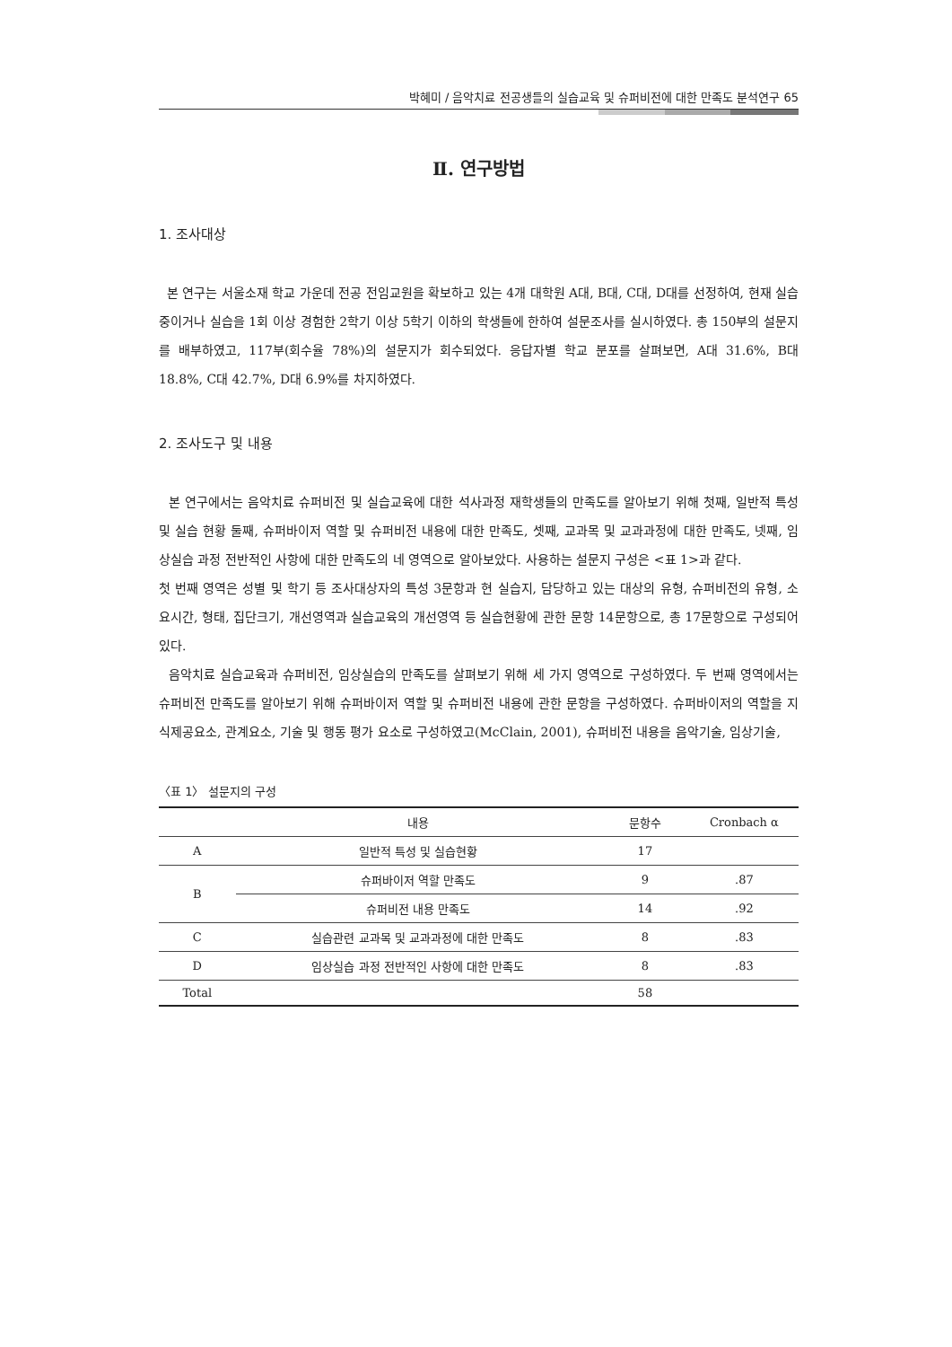박혜미 / 음악치료 전공생들의 실습교육 및 슈퍼비전에 대한 만족도 분석연구 65
Ⅱ. 연구방법
1. 조사대상
본 연구는 서울소재 학교 가운데 전공 전임교원을 확보하고 있는 4개 대학원 A대, B대, C대, D대를 선정하여, 현재 실습중이거나 실습을 1회 이상 경험한 2학기 이상 5학기 이하의 학생들에 한하여 설문조사를 실시하였다. 총 150부의 설문지를 배부하였고, 117부(회수율 78%)의 설문지가 회수되었다. 응답자별 학교 분포를 살펴보면, A대 31.6%, B대 18.8%, C대 42.7%, D대 6.9%를 차지하였다.
2. 조사도구 및 내용
본 연구에서는 음악치료 슈퍼비전 및 실습교육에 대한 석사과정 재학생들의 만족도를 알아보기 위해 첫째, 일반적 특성 및 실습 현황 둘째, 슈퍼바이저 역할 및 슈퍼비전 내용에 대한 만족도, 셋째, 교과목 및 교과과정에 대한 만족도, 넷째, 임상실습 과정 전반적인 사항에 대한 만족도의 네 영역으로 알아보았다. 사용하는 설문지 구성은 <표 1>과 같다.
첫 번째 영역은 성별 및 학기 등 조사대상자의 특성 3문항과 현 실습지, 담당하고 있는 대상의 유형, 슈퍼비전의 유형, 소요시간, 형태, 집단크기, 개선영역과 실습교육의 개선영역 등 실습현황에 관한 문항 14문항으로, 총 17문항으로 구성되어 있다.
음악치료 실습교육과 슈퍼비전, 임상실습의 만족도를 살펴보기 위해 세 가지 영역으로 구성하였다. 두 번째 영역에서는 슈퍼비전 만족도를 알아보기 위해 슈퍼바이저 역할 및 슈퍼비전 내용에 관한 문항을 구성하였다. 슈퍼바이저의 역할을 지식제공요소, 관계요소, 기술 및 행동 평가 요소로 구성하였고(McClain, 2001), 슈퍼비전 내용을 음악기술, 임상기술,
〈표 1〉 설문지의 구성
| | 내용 | 문항수 | Cronbach α |
| --- | --- | --- | --- |
| A | 일반적 특성 및 실습현황 | 17 | |
| B | 슈퍼바이저 역할 만족도 | 9 | .87 |
| | 슈퍼비전 내용 만족도 | 14 | .92 |
| C | 실습관련 교과목 및 교과과정에 대한 만족도 | 8 | .83 |
| D | 임상실습 과정 전반적인 사항에 대한 만족도 | 8 | .83 |
| Total | | 58 | |